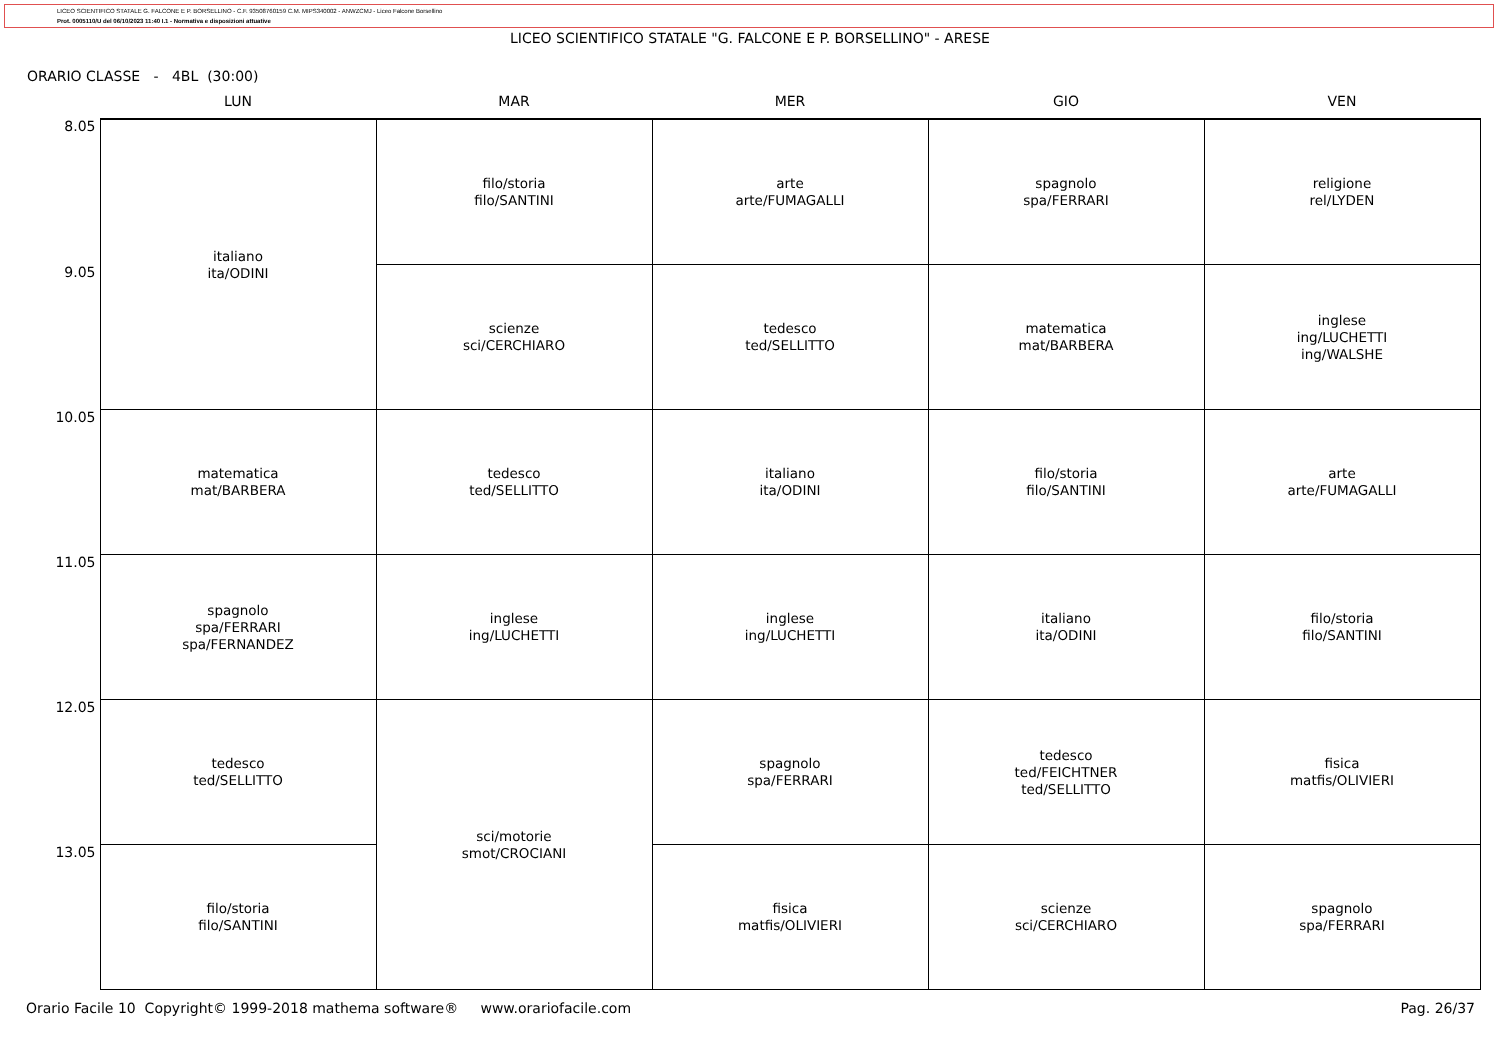LICEO SCIENTIFICO STATALE G. FALCONE E P. BORSELLINO - C.F. 93508760159 C.M. MIPS340002 - ANWZCMJ - Liceo Falcone Borsellino
Prot. 0005110/U del 06/10/2023 11:40 I.1 - Normativa e disposizioni attuative
LICEO SCIENTIFICO STATALE "G. FALCONE E P. BORSELLINO" - ARESE
ORARIO CLASSE - 4BL (30:00)
| | LUN | MAR | MER | GIO | VEN |
| --- | --- | --- | --- | --- | --- |
| 8.05 | italiano ita/ODINI | filo/storia filo/SANTINI | arte arte/FUMAGALLI | spagnolo spa/FERRARI | religione rel/LYDEN |
| 9.05 | | scienze sci/CERCHIARO | tedesco ted/SELLITTO | matematica mat/BARBERA | inglese ing/LUCHETTI ing/WALSHE |
| 10.05 | matematica mat/BARBERA | tedesco ted/SELLITTO | italiano ita/ODINI | filo/storia filo/SANTINI | arte arte/FUMAGALLI |
| 11.05 | spagnolo spa/FERRARI spa/FERNANDEZ | inglese ing/LUCHETTI | inglese ing/LUCHETTI | italiano ita/ODINI | filo/storia filo/SANTINI |
| 12.05 | tedesco ted/SELLITTO | sci/motorie smot/CROCIANI | spagnolo spa/FERRARI | tedesco ted/FEICHTNER ted/SELLITTO | fisica matfis/OLIVIERI |
| 13.05 | filo/storia filo/SANTINI | | fisica matfis/OLIVIERI | scienze sci/CERCHIARO | spagnolo spa/FERRARI |
Orario Facile 10 Copyright© 1999-2018 mathema software® www.orariofacile.com Pag. 26/37